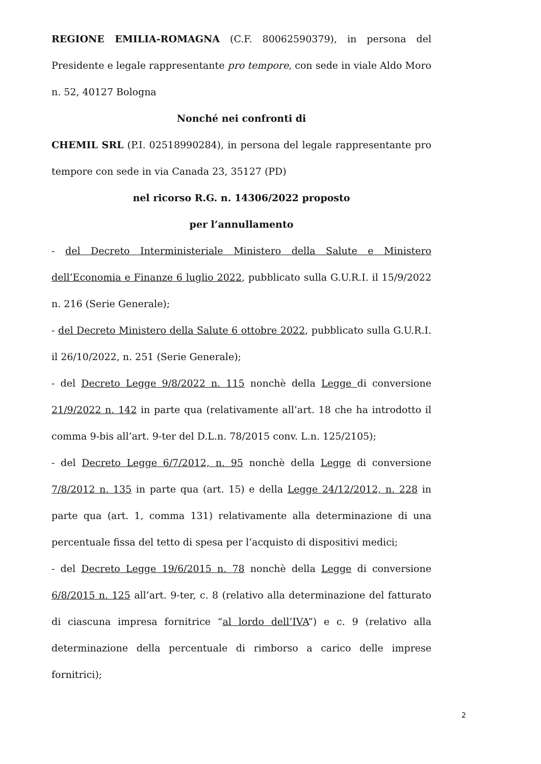REGIONE EMILIA-ROMAGNA (C.F. 80062590379), in persona del Presidente e legale rappresentante pro tempore, con sede in viale Aldo Moro n. 52, 40127 Bologna
Nonché nei confronti di
CHEMIL SRL (P.I. 02518990284), in persona del legale rappresentante pro tempore con sede in via Canada 23, 35127 (PD)
nel ricorso R.G. n. 14306/2022 proposto
per l’annullamento
- del Decreto Interministeriale Ministero della Salute e Ministero dell’Economia e Finanze 6 luglio 2022, pubblicato sulla G.U.R.I. il 15/9/2022 n. 216 (Serie Generale);
- del Decreto Ministero della Salute 6 ottobre 2022, pubblicato sulla G.U.R.I. il 26/10/2022, n. 251 (Serie Generale);
- del Decreto Legge 9/8/2022 n. 115 nonchè della Legge di conversione 21/9/2022 n. 142 in parte qua (relativamente all’art. 18 che ha introdotto il comma 9-bis all’art. 9-ter del D.L.n. 78/2015 conv. L.n. 125/2105);
- del Decreto Legge 6/7/2012, n. 95 nonchè della Legge di conversione 7/8/2012 n. 135 in parte qua (art. 15) e della Legge 24/12/2012, n. 228 in parte qua (art. 1, comma 131) relativamente alla determinazione di una percentuale fissa del tetto di spesa per l’acquisto di dispositivi medici;
- del Decreto Legge 19/6/2015 n. 78 nonchè della Legge di conversione 6/8/2015 n. 125 all’art. 9-ter, c. 8 (relativo alla determinazione del fatturato di ciascuna impresa fornitrice “al lordo dell’IVA”) e c. 9 (relativo alla determinazione della percentuale di rimborso a carico delle imprese fornitrici);
2